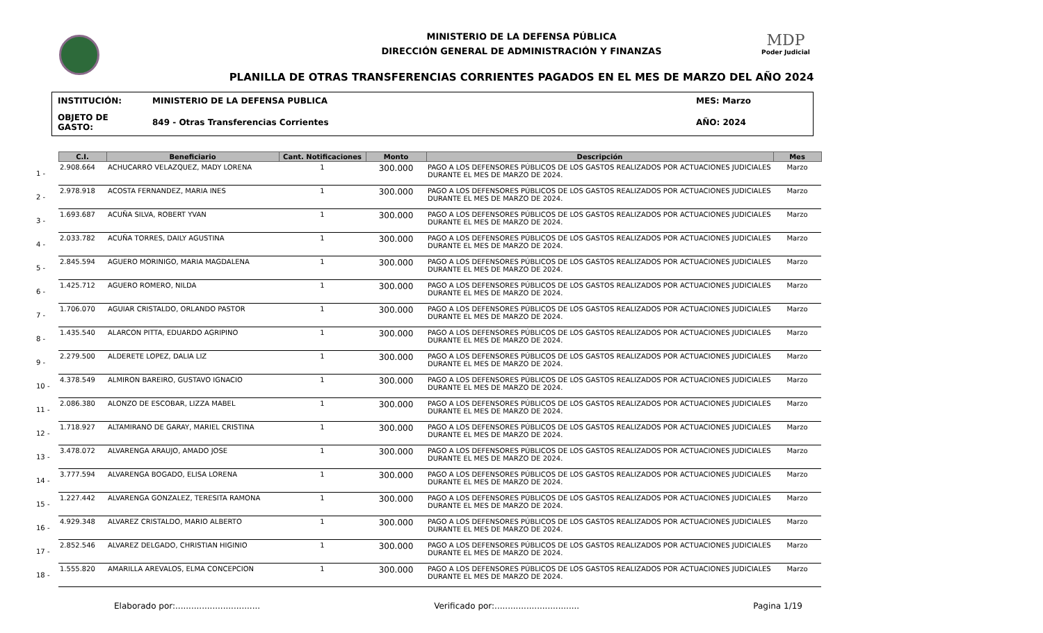MINISTERIO DE LA DEFENSA PÚBLICA
DIRECCIÓN GENERAL DE ADMINISTRACIÓN Y FINANZAS
PLANILLA DE OTRAS TRANSFERENCIAS CORRIENTES PAGADOS EN EL MES DE MARZO DEL AÑO 2024
MDP
Poder Judicial
| INSTITUCIÓN: | MINISTERIO DE LA DEFENSA PUBLICA | MES: Marzo |
| OBJETO DE GASTO: | 849 - Otras Transferencias Corrientes | AÑO: 2024 |
| | C.I. | Beneficiario | Cant. Notificaciones | Monto | Descripción | Mes |
| --- | --- | --- | --- | --- | --- | --- |
| 1 - | 2.908.664 | ACHUCARRO VELAZQUEZ, MADY LORENA | 1 | 300.000 | PAGO A LOS DEFENSORES PÚBLICOS DE LOS GASTOS REALIZADOS POR ACTUACIONES JUDICIALES DURANTE EL MES DE MARZO DE 2024. | Marzo |
| 2 - | 2.978.918 | ACOSTA FERNANDEZ, MARIA INES | 1 | 300.000 | PAGO A LOS DEFENSORES PÚBLICOS DE LOS GASTOS REALIZADOS POR ACTUACIONES JUDICIALES DURANTE EL MES DE MARZO DE 2024. | Marzo |
| 3 - | 1.693.687 | ACUÑA SILVA, ROBERT YVAN | 1 | 300.000 | PAGO A LOS DEFENSORES PÚBLICOS DE LOS GASTOS REALIZADOS POR ACTUACIONES JUDICIALES DURANTE EL MES DE MARZO DE 2024. | Marzo |
| 4 - | 2.033.782 | ACUÑA TORRES, DAILY AGUSTINA | 1 | 300.000 | PAGO A LOS DEFENSORES PÚBLICOS DE LOS GASTOS REALIZADOS POR ACTUACIONES JUDICIALES DURANTE EL MES DE MARZO DE 2024. | Marzo |
| 5 - | 2.845.594 | AGUERO MORINIGO, MARIA MAGDALENA | 1 | 300.000 | PAGO A LOS DEFENSORES PÚBLICOS DE LOS GASTOS REALIZADOS POR ACTUACIONES JUDICIALES DURANTE EL MES DE MARZO DE 2024. | Marzo |
| 6 - | 1.425.712 | AGUERO ROMERO, NILDA | 1 | 300.000 | PAGO A LOS DEFENSORES PÚBLICOS DE LOS GASTOS REALIZADOS POR ACTUACIONES JUDICIALES DURANTE EL MES DE MARZO DE 2024. | Marzo |
| 7 - | 1.706.070 | AGUIAR CRISTALDO, ORLANDO PASTOR | 1 | 300.000 | PAGO A LOS DEFENSORES PÚBLICOS DE LOS GASTOS REALIZADOS POR ACTUACIONES JUDICIALES DURANTE EL MES DE MARZO DE 2024. | Marzo |
| 8 - | 1.435.540 | ALARCON PITTA, EDUARDO AGRIPINO | 1 | 300.000 | PAGO A LOS DEFENSORES PÚBLICOS DE LOS GASTOS REALIZADOS POR ACTUACIONES JUDICIALES DURANTE EL MES DE MARZO DE 2024. | Marzo |
| 9 - | 2.279.500 | ALDERETE LOPEZ, DALIA LIZ | 1 | 300.000 | PAGO A LOS DEFENSORES PÚBLICOS DE LOS GASTOS REALIZADOS POR ACTUACIONES JUDICIALES DURANTE EL MES DE MARZO DE 2024. | Marzo |
| 10 - | 4.378.549 | ALMIRON BAREIRO, GUSTAVO IGNACIO | 1 | 300.000 | PAGO A LOS DEFENSORES PÚBLICOS DE LOS GASTOS REALIZADOS POR ACTUACIONES JUDICIALES DURANTE EL MES DE MARZO DE 2024. | Marzo |
| 11 - | 2.086.380 | ALONZO DE ESCOBAR, LIZZA MABEL | 1 | 300.000 | PAGO A LOS DEFENSORES PÚBLICOS DE LOS GASTOS REALIZADOS POR ACTUACIONES JUDICIALES DURANTE EL MES DE MARZO DE 2024. | Marzo |
| 12 - | 1.718.927 | ALTAMIRANO DE GARAY, MARIEL CRISTINA | 1 | 300.000 | PAGO A LOS DEFENSORES PÚBLICOS DE LOS GASTOS REALIZADOS POR ACTUACIONES JUDICIALES DURANTE EL MES DE MARZO DE 2024. | Marzo |
| 13 - | 3.478.072 | ALVARENGA ARAUJO, AMADO JOSE | 1 | 300.000 | PAGO A LOS DEFENSORES PÚBLICOS DE LOS GASTOS REALIZADOS POR ACTUACIONES JUDICIALES DURANTE EL MES DE MARZO DE 2024. | Marzo |
| 14 - | 3.777.594 | ALVARENGA BOGADO, ELISA LORENA | 1 | 300.000 | PAGO A LOS DEFENSORES PÚBLICOS DE LOS GASTOS REALIZADOS POR ACTUACIONES JUDICIALES DURANTE EL MES DE MARZO DE 2024. | Marzo |
| 15 - | 1.227.442 | ALVARENGA GONZALEZ, TERESITA RAMONA | 1 | 300.000 | PAGO A LOS DEFENSORES PÚBLICOS DE LOS GASTOS REALIZADOS POR ACTUACIONES JUDICIALES DURANTE EL MES DE MARZO DE 2024. | Marzo |
| 16 - | 4.929.348 | ALVAREZ CRISTALDO, MARIO ALBERTO | 1 | 300.000 | PAGO A LOS DEFENSORES PÚBLICOS DE LOS GASTOS REALIZADOS POR ACTUACIONES JUDICIALES DURANTE EL MES DE MARZO DE 2024. | Marzo |
| 17 - | 2.852.546 | ALVAREZ DELGADO, CHRISTIAN HIGINIO | 1 | 300.000 | PAGO A LOS DEFENSORES PÚBLICOS DE LOS GASTOS REALIZADOS POR ACTUACIONES JUDICIALES DURANTE EL MES DE MARZO DE 2024. | Marzo |
| 18 - | 1.555.820 | AMARILLA AREVALOS, ELMA CONCEPCION | 1 | 300.000 | PAGO A LOS DEFENSORES PÚBLICOS DE LOS GASTOS REALIZADOS POR ACTUACIONES JUDICIALES DURANTE EL MES DE MARZO DE 2024. | Marzo |
Elaborado por:................................ Verificado por:................................ Pagina 1/19